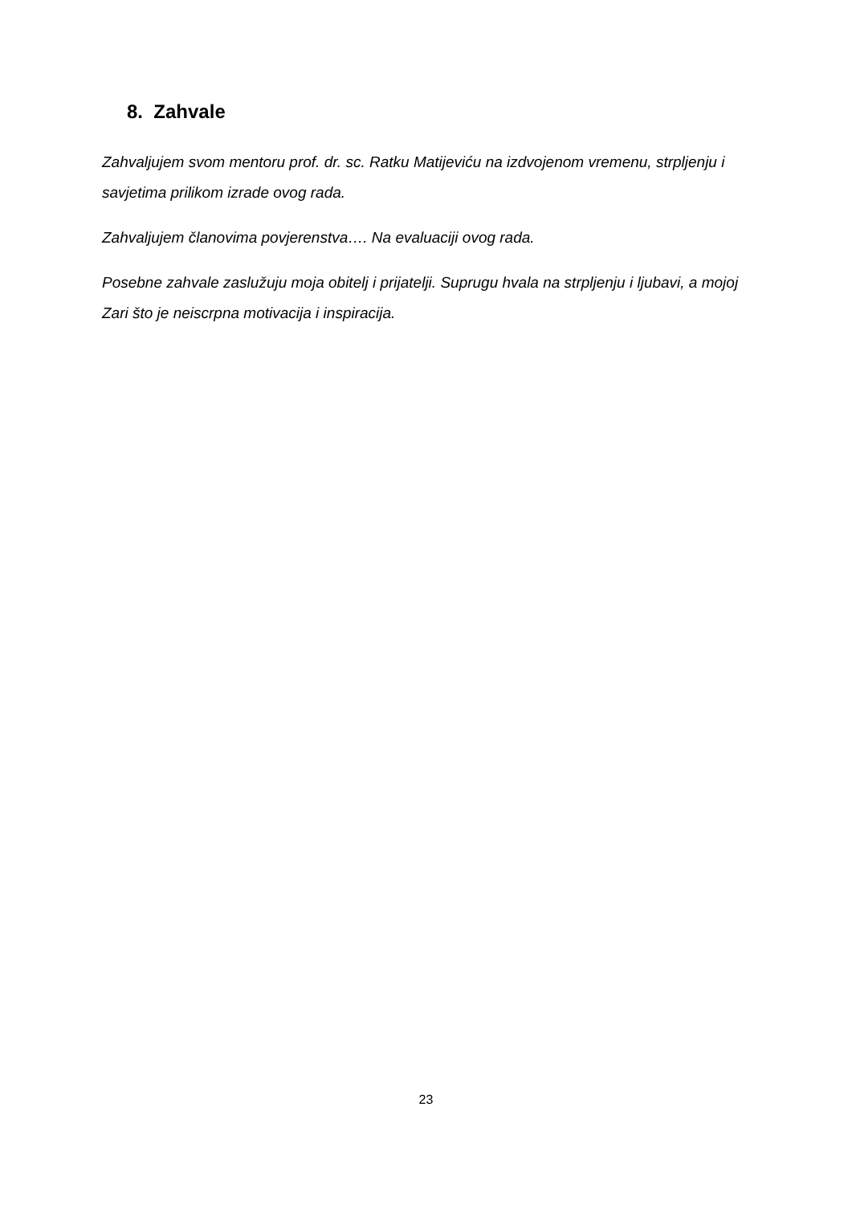8. Zahvale
Zahvaljujem svom mentoru prof. dr. sc. Ratku Matijeviću na izdvojenom vremenu, strpljenju i savjetima prilikom izrade ovog rada.
Zahvaljujem članovima povjerenstva…. Na evaluaciji ovog rada.
Posebne zahvale zaslužuju moja obitelj i prijatelji. Suprugu hvala na strpljenju i ljubavi, a mojoj Zari što je neiscrpna motivacija i inspiracija.
23